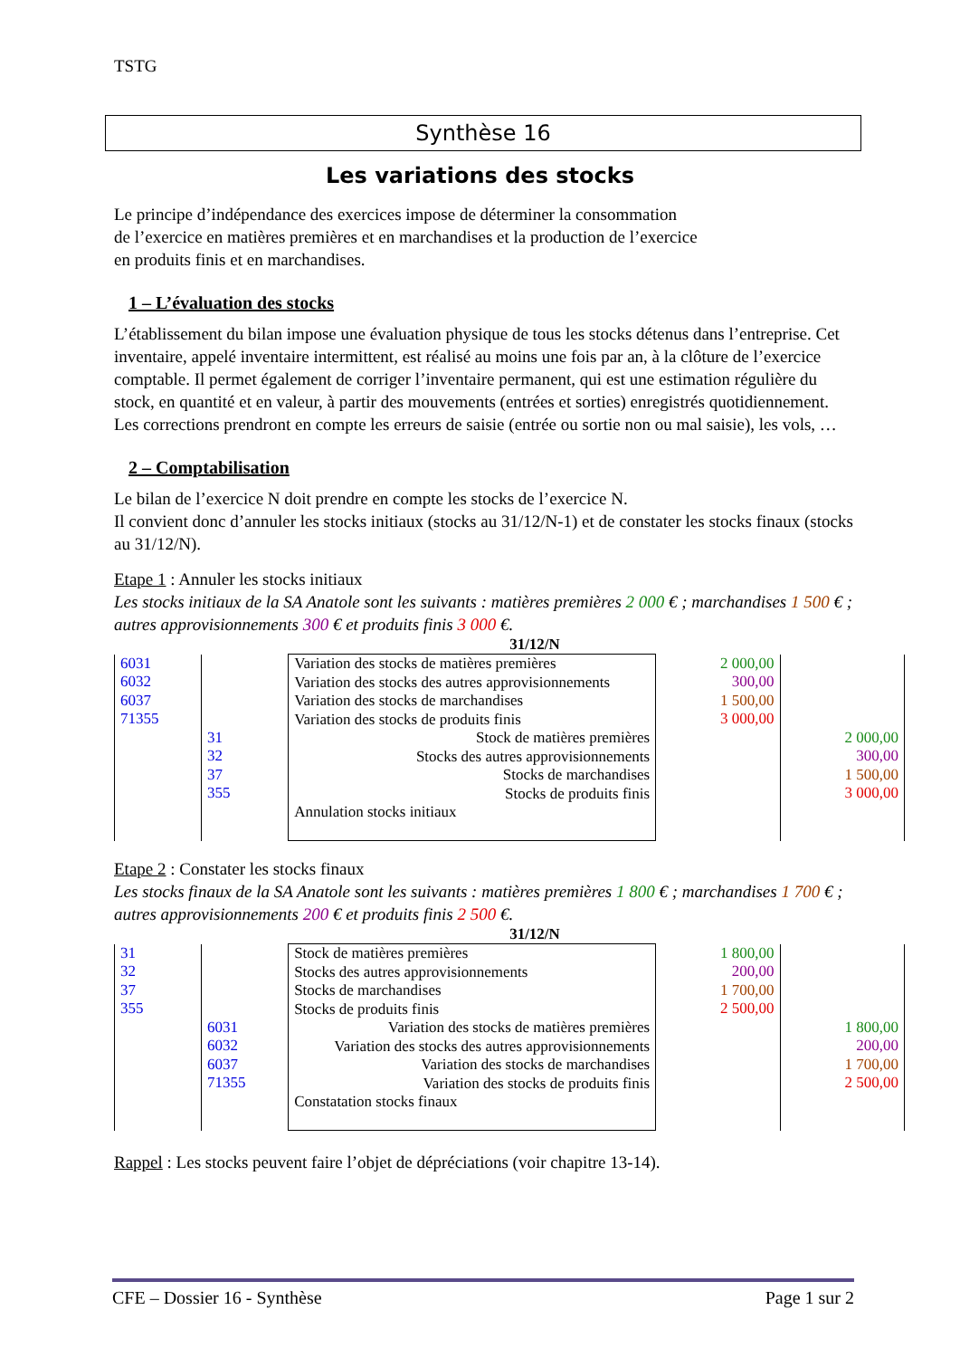TSTG
Synthèse 16
Les variations des stocks
Le principe d’indépendance des exercices impose de déterminer la consommation
de l’exercice en matières premières et en marchandises et la production de l’exercice
en produits finis et en marchandises.
1 – L’évaluation des stocks
L’établissement du bilan impose une évaluation physique de tous les stocks détenus dans l’entreprise. Cet inventaire, appelé inventaire intermittent, est réalisé au moins une fois par an, à la clôture de l’exercice comptable. Il permet également de corriger l’inventaire permanent, qui est une estimation régulière du stock, en quantité et en valeur, à partir des mouvements (entrées et sorties) enregistrés quotidiennement. Les corrections prendront en compte les erreurs de saisie (entrée ou sortie non ou mal saisie), les vols, …
2 – Comptabilisation
Le bilan de l’exercice N doit prendre en compte les stocks de l’exercice N.
Il convient donc d’annuler les stocks initiaux (stocks au 31/12/N-1) et de constater les stocks finaux (stocks au 31/12/N).
Etape 1 : Annuler les stocks initiaux
Les stocks initiaux de la SA Anatole sont les suivants : matières premières 2 000 € ; marchandises 1 500 € ; autres approvisionnements 300 € et produits finis 3 000 €.
31/12/N
| 6031 6032 6037 71355 | | Variation des stocks de matières premières Variation des stocks des autres approvisionnements Variation des stocks de marchandises Variation des stocks de produits finis Stock de matières premières Stocks des autres approvisionnements Stocks de marchandises Stocks de produits finis Annulation stocks initiaux | 2 000,00 300,00 1 500,00 3 000,00 | |
| | 31 32 37 355 | | | 2 000,00 300,00 1 500,00 3 000,00 |
Etape 2 : Constater les stocks finaux
Les stocks finaux de la SA Anatole sont les suivants : matières premières 1 800 € ; marchandises 1 700 € ; autres approvisionnements 200 € et produits finis 2 500 €.
31/12/N
| 31 32 37 355 | | Stock de matières premières Stocks des autres approvisionnements Stocks de marchandises Stocks de produits finis Variation des stocks de matières premières Variation des stocks des autres approvisionnements Variation des stocks de marchandises Variation des stocks de produits finis Constatation stocks finaux | 1 800,00 200,00 1 700,00 2 500,00 | |
| | 6031 6032 6037 71355 | | | 1 800,00 200,00 1 700,00 2 500,00 |
Rappel : Les stocks peuvent faire l’objet de dépréciations (voir chapitre 13-14).
CFE – Dossier 16 - Synthèse Page 1 sur 2